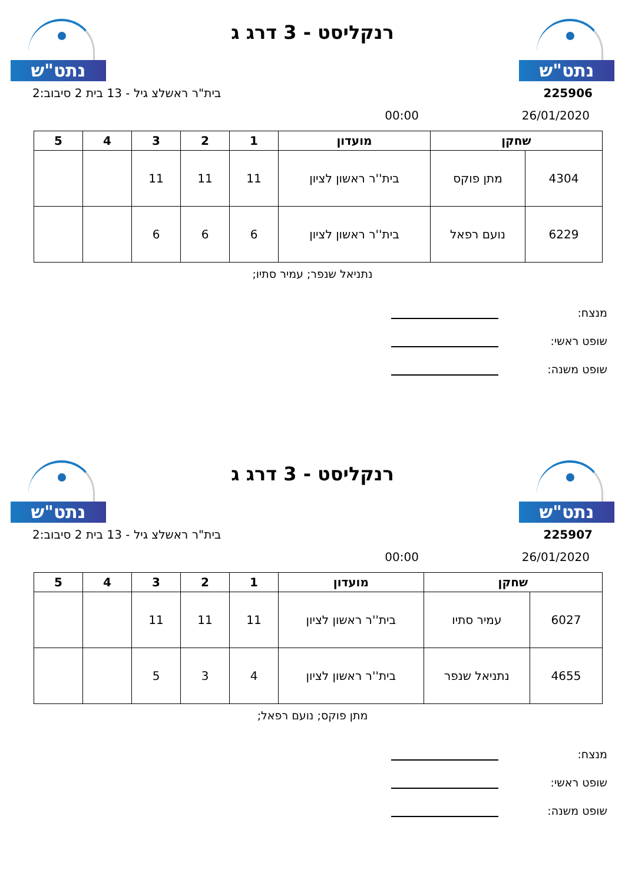נתט"ש
רנקליסט - 3 דרג ג
נתט"ש
225906 בית"ר ראשלצ גיל - 13 בית 2 סיבוב:2
26/01/2020 00:00
| שחקן | | מועדון | 1 | 2 | 3 | 4 | 5 |
| --- | --- | --- | --- | --- | --- | --- | --- |
| 4304 | מתן פוקס | בית''ר ראשון לציון | 11 | 11 | 11 | | |
| 6229 | נועם רפאל | בית''ר ראשון לציון | 6 | 6 | 6 | | |
נתניאל שנפר; עמיר סתיו;
מנצח:
שופט ראשי:
שופט משנה:
נתט"ש
רנקליסט - 3 דרג ג
נתט"ש
225907 בית"ר ראשלצ גיל - 13 בית 2 סיבוב:2
26/01/2020 00:00
| שחקן | | מועדון | 1 | 2 | 3 | 4 | 5 |
| --- | --- | --- | --- | --- | --- | --- | --- |
| 6027 | עמיר סתיו | בית''ר ראשון לציון | 11 | 11 | 11 | | |
| 4655 | נתניאל שנפר | בית''ר ראשון לציון | 4 | 3 | 5 | | |
מתן פוקס; נועם רפאל;
מנצח:
שופט ראשי:
שופט משנה: